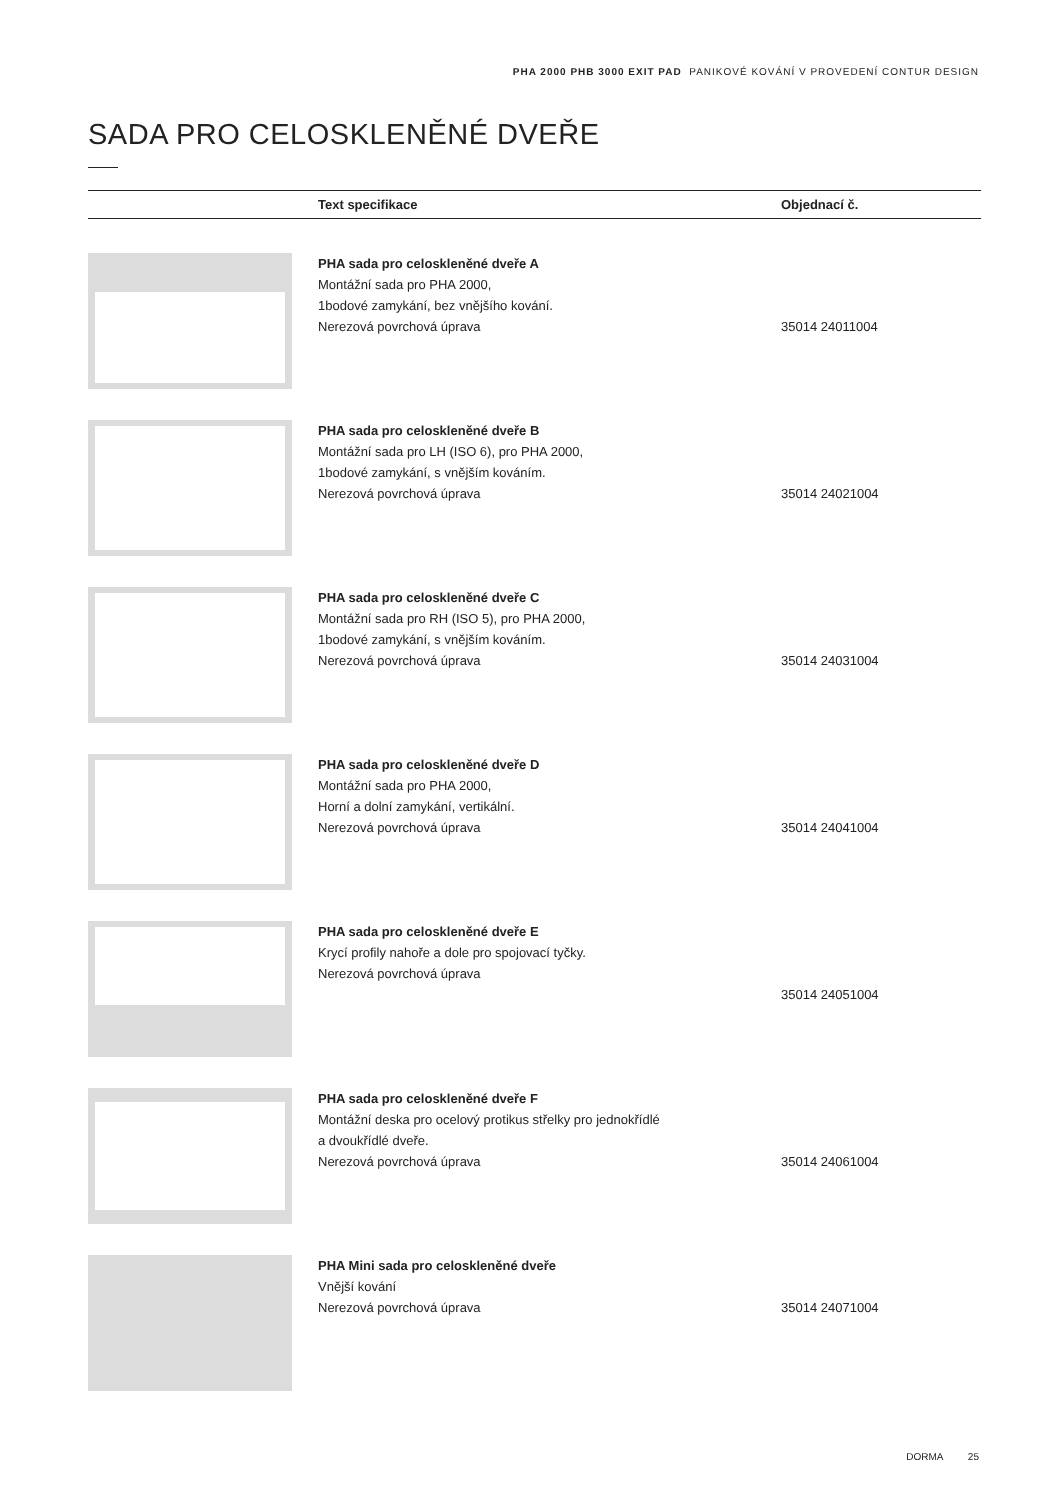PHA 2000 PHB 3000 EXIT PAD PANIKOVÉ KOVÁNÍ V PROVEDENÍ CONTUR DESIGN
SADA PRO CELOSKLENĚNÉ DVEŘE
| | Text specifikace | Objednací č. |
| --- | --- | --- |
| | PHA sada pro celoskleněné dveře A Montážní sada pro PHA 2000, 1bodové zamykání, bez vnějšího kování. Nerezová povrchová úprava | 35014 24011004 |
| | PHA sada pro celoskleněné dveře B Montážní sada pro LH (ISO 6), pro PHA 2000, 1bodové zamykání, s vnějším kováním. Nerezová povrchová úprava | 35014 24021004 |
| | PHA sada pro celoskleněné dveře C Montážní sada pro RH (ISO 5), pro PHA 2000, 1bodové zamykání, s vnějším kováním. Nerezová povrchová úprava | 35014 24031004 |
| | PHA sada pro celoskleněné dveře D Montážní sada pro PHA 2000, Horní a dolní zamykání, vertikální. Nerezová povrchová úprava | 35014 24041004 |
| | PHA sada pro celoskleněné dveře E Krycí profily nahoře a dole pro spojovací tyčky. Nerezová povrchová úprava | 35014 24051004 |
| | PHA sada pro celoskleněné dveře F Montážní deska pro ocelový protikus střelky pro jednokřídlé a dvoukřídlé dveře. Nerezová povrchová úprava | 35014 24061004 |
| | PHA Mini sada pro celoskleněné dveře Vnější kování Nerezová povrchová úprava | 35014 24071004 |
DORMA 25